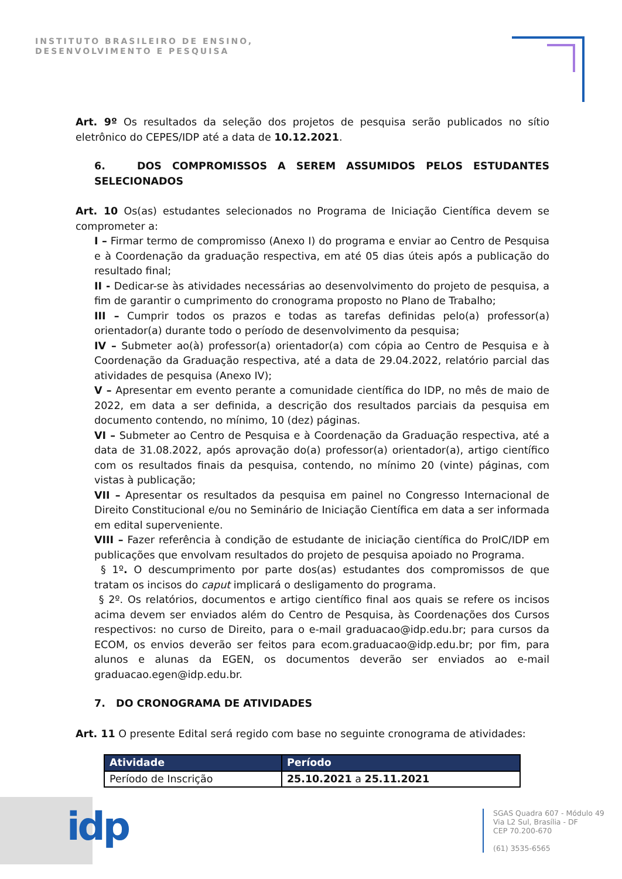INSTITUTO BRASILEIRO DE ENSINO,
DESENVOLVIMENTO E PESQUISA
Art. 9º Os resultados da seleção dos projetos de pesquisa serão publicados no sítio eletrônico do CEPES/IDP até a data de 10.12.2021.
6. DOS COMPROMISSOS A SEREM ASSUMIDOS PELOS ESTUDANTES SELECIONADOS
Art. 10 Os(as) estudantes selecionados no Programa de Iniciação Científica devem se comprometer a:
I – Firmar termo de compromisso (Anexo I) do programa e enviar ao Centro de Pesquisa e à Coordenação da graduação respectiva, em até 05 dias úteis após a publicação do resultado final;
II - Dedicar-se às atividades necessárias ao desenvolvimento do projeto de pesquisa, a fim de garantir o cumprimento do cronograma proposto no Plano de Trabalho;
III – Cumprir todos os prazos e todas as tarefas definidas pelo(a) professor(a) orientador(a) durante todo o período de desenvolvimento da pesquisa;
IV – Submeter ao(à) professor(a) orientador(a) com cópia ao Centro de Pesquisa e à Coordenação da Graduação respectiva, até a data de 29.04.2022, relatório parcial das atividades de pesquisa (Anexo IV);
V – Apresentar em evento perante a comunidade científica do IDP, no mês de maio de 2022, em data a ser definida, a descrição dos resultados parciais da pesquisa em documento contendo, no mínimo, 10 (dez) páginas.
VI – Submeter ao Centro de Pesquisa e à Coordenação da Graduação respectiva, até a data de 31.08.2022, após aprovação do(a) professor(a) orientador(a), artigo científico com os resultados finais da pesquisa, contendo, no mínimo 20 (vinte) páginas, com vistas à publicação;
VII – Apresentar os resultados da pesquisa em painel no Congresso Internacional de Direito Constitucional e/ou no Seminário de Iniciação Científica em data a ser informada em edital superveniente.
VIII – Fazer referência à condição de estudante de iniciação científica do ProIC/IDP em publicações que envolvam resultados do projeto de pesquisa apoiado no Programa.
§ 1º. O descumprimento por parte dos(as) estudantes dos compromissos de que tratam os incisos do caput implicará o desligamento do programa.
§ 2º. Os relatórios, documentos e artigo científico final aos quais se refere os incisos acima devem ser enviados além do Centro de Pesquisa, às Coordenações dos Cursos respectivos: no curso de Direito, para o e-mail graduacao@idp.edu.br; para cursos da ECOM, os envios deverão ser feitos para ecom.graduacao@idp.edu.br; por fim, para alunos e alunas da EGEN, os documentos deverão ser enviados ao e-mail graduacao.egen@idp.edu.br.
7. DO CRONOGRAMA DE ATIVIDADES
Art. 11 O presente Edital será regido com base no seguinte cronograma de atividades:
| Atividade | Período |
| --- | --- |
| Período de Inscrição | 25.10.2021 a 25.11.2021 |
idp
SGAS Quadra 607 - Módulo 49
Via L2 Sul, Brasília - DF
CEP 70.200-670
(61) 3535-6565